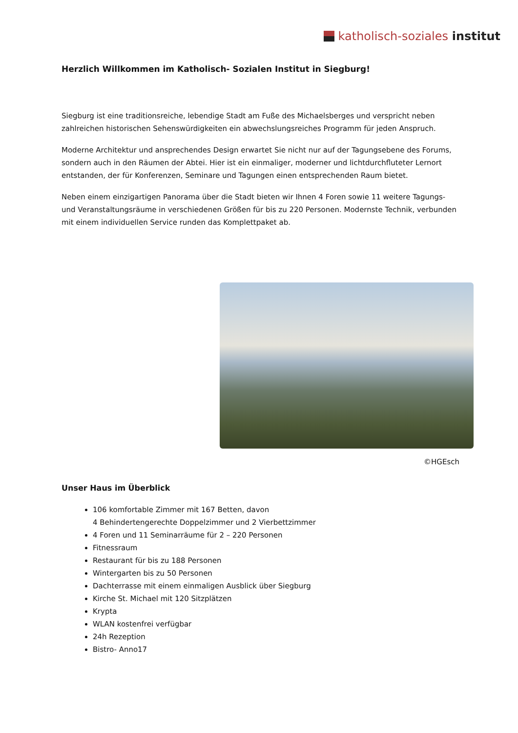katholisch-soziales institut
Herzlich Willkommen im Katholisch- Sozialen Institut in Siegburg!
Siegburg ist eine traditionsreiche, lebendige Stadt am Fuße des Michaelsberges und verspricht neben zahlreichen historischen Sehenswürdigkeiten ein abwechslungsreiches Programm für jeden Anspruch.
Moderne Architektur und ansprechendes Design erwartet Sie nicht nur auf der Tagungsebene des Forums, sondern auch in den Räumen der Abtei. Hier ist ein einmaliger, moderner und lichtdurchfluteter Lernort entstanden, der für Konferenzen, Seminare und Tagungen einen entsprechenden Raum bietet.
Neben einem einzigartigen Panorama über die Stadt bieten wir Ihnen 4 Foren sowie 11 weitere Tagungs- und Veranstaltungsräume in verschiedenen Größen für bis zu 220 Personen. Modernste Technik, verbunden mit einem individuellen Service runden das Komplettpaket ab.
©HGEsch
Unser Haus im Überblick
106 komfortable Zimmer mit 167 Betten, davon
4 Behindertengerechte Doppelzimmer und 2 Vierbettzimmer
4 Foren und 11 Seminarräume für 2 – 220 Personen
Fitnessraum
Restaurant für bis zu 188 Personen
Wintergarten bis zu 50 Personen
Dachterrasse mit einem einmaligen Ausblick über Siegburg
Kirche St. Michael mit 120 Sitzplätzen
Krypta
WLAN kostenfrei verfügbar
24h Rezeption
Bistro- Anno17